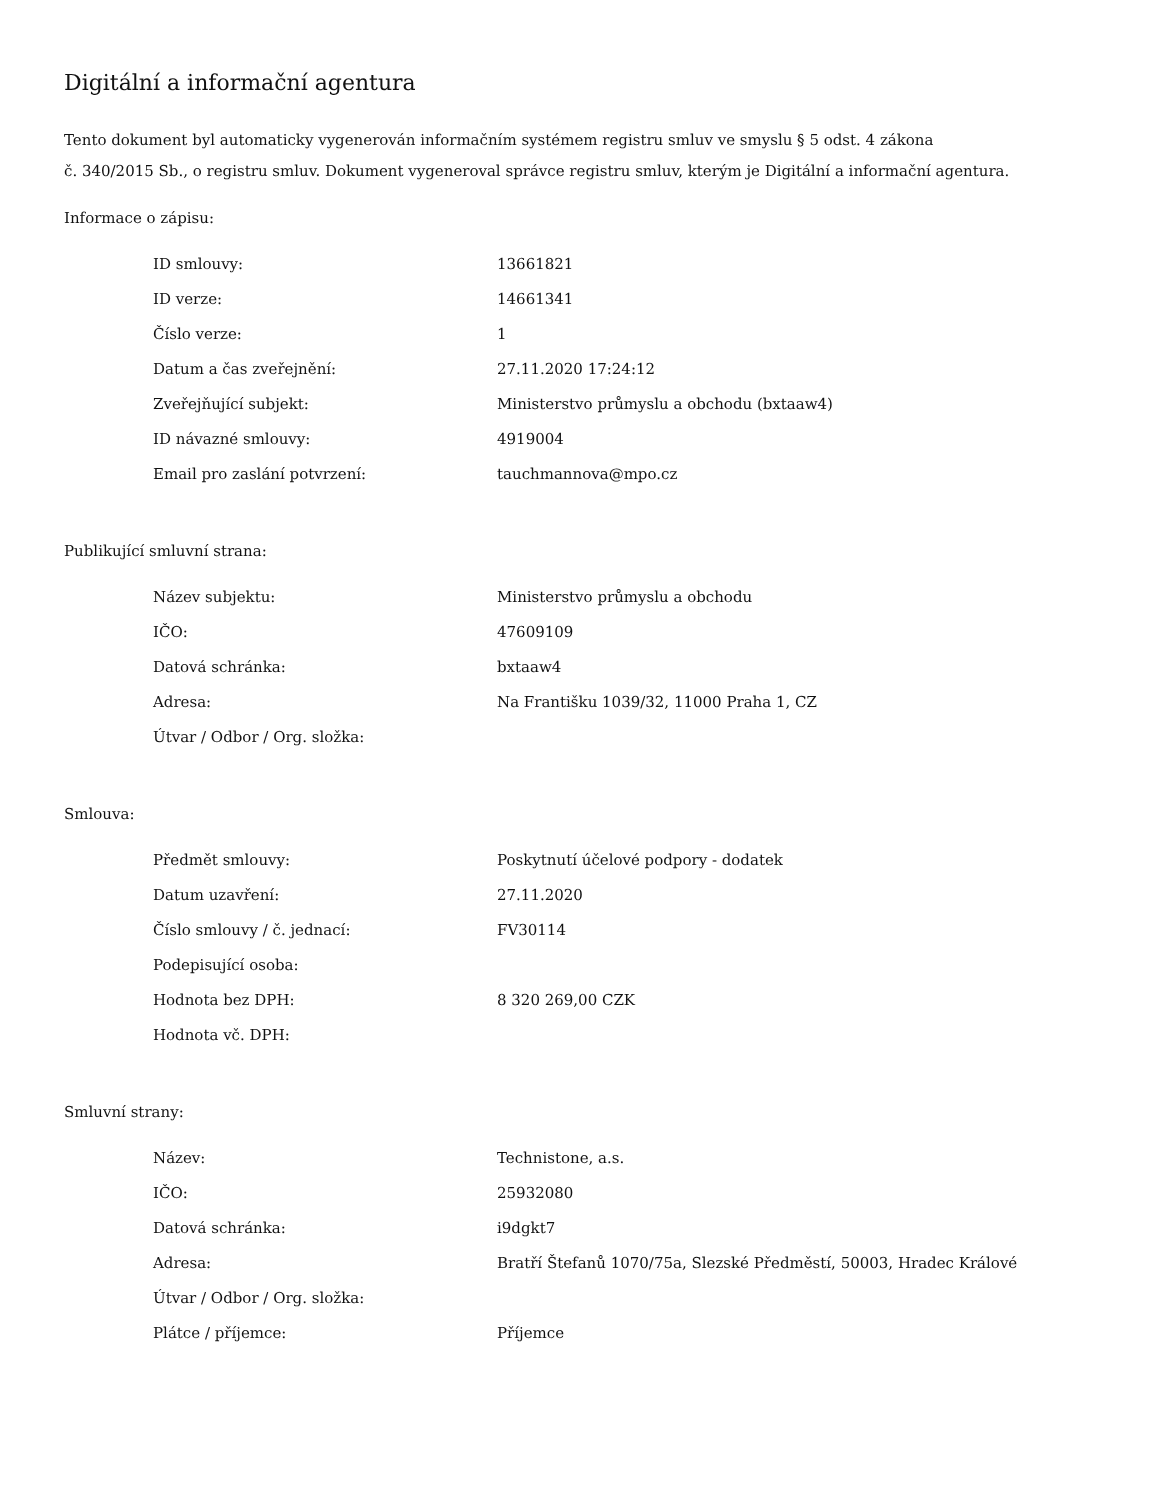Digitální a informační agentura
Tento dokument byl automaticky vygenerován informačním systémem registru smluv ve smyslu § 5 odst. 4 zákona
č. 340/2015 Sb., o registru smluv. Dokument vygeneroval správce registru smluv, kterým je Digitální a informační agentura.
Informace o zápisu:
| ID smlouvy: | 13661821 |
| ID verze: | 14661341 |
| Číslo verze: | 1 |
| Datum a čas zveřejnění: | 27.11.2020 17:24:12 |
| Zveřejňující subjekt: | Ministerstvo průmyslu a obchodu (bxtaaw4) |
| ID návazné smlouvy: | 4919004 |
| Email pro zaslání potvrzení: | tauchmannova@mpo.cz |
Publikující smluvní strana:
| Název subjektu: | Ministerstvo průmyslu a obchodu |
| IČO: | 47609109 |
| Datová schránka: | bxtaaw4 |
| Adresa: | Na Františku 1039/32, 11000 Praha 1, CZ |
| Útvar / Odbor / Org. složka: | |
Smlouva:
| Předmět smlouvy: | Poskytnutí účelové podpory - dodatek |
| Datum uzavření: | 27.11.2020 |
| Číslo smlouvy / č. jednací: | FV30114 |
| Podepisující osoba: | |
| Hodnota bez DPH: | 8 320 269,00 CZK |
| Hodnota vč. DPH: | |
Smluvní strany:
| Název: | Technistone, a.s. |
| IČO: | 25932080 |
| Datová schránka: | i9dgkt7 |
| Adresa: | Bratří Štefanů 1070/75a, Slezské Předměstí, 50003, Hradec Králové |
| Útvar / Odbor / Org. složka: | |
| Plátce / příjemce: | Příjemce |